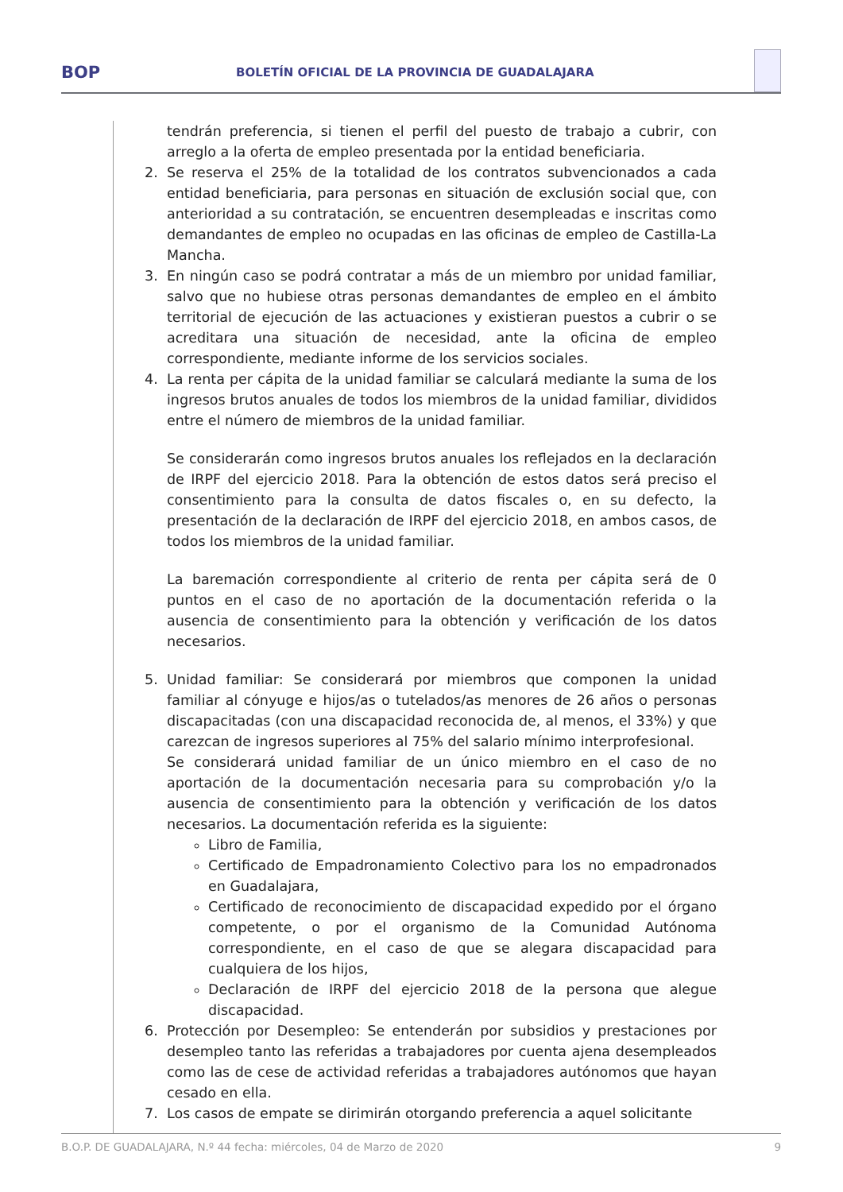BOP
BOLETÍN OFICIAL DE LA PROVINCIA DE GUADALAJARA
tendrán preferencia, si tienen el perfil del puesto de trabajo a cubrir, con arreglo a la oferta de empleo presentada por la entidad beneficiaria.
2. Se reserva el 25% de la totalidad de los contratos subvencionados a cada entidad beneficiaria, para personas en situación de exclusión social que, con anterioridad a su contratación, se encuentren desempleadas e inscritas como demandantes de empleo no ocupadas en las oficinas de empleo de Castilla-La Mancha.
3. En ningún caso se podrá contratar a más de un miembro por unidad familiar, salvo que no hubiese otras personas demandantes de empleo en el ámbito territorial de ejecución de las actuaciones y existieran puestos a cubrir o se acreditara una situación de necesidad, ante la oficina de empleo correspondiente, mediante informe de los servicios sociales.
4. La renta per cápita de la unidad familiar se calculará mediante la suma de los ingresos brutos anuales de todos los miembros de la unidad familiar, divididos entre el número de miembros de la unidad familiar.
Se considerarán como ingresos brutos anuales los reflejados en la declaración de IRPF del ejercicio 2018. Para la obtención de estos datos será preciso el consentimiento para la consulta de datos fiscales o, en su defecto, la presentación de la declaración de IRPF del ejercicio 2018, en ambos casos, de todos los miembros de la unidad familiar.
La baremación correspondiente al criterio de renta per cápita será de 0 puntos en el caso de no aportación de la documentación referida o la ausencia de consentimiento para la obtención y verificación de los datos necesarios.
5. Unidad familiar: Se considerará por miembros que componen la unidad familiar al cónyuge e hijos/as o tutelados/as menores de 26 años o personas discapacitadas (con una discapacidad reconocida de, al menos, el 33%) y que carezcan de ingresos superiores al 75% del salario mínimo interprofesional.
Se considerará unidad familiar de un único miembro en el caso de no aportación de la documentación necesaria para su comprobación y/o la ausencia de consentimiento para la obtención y verificación de los datos necesarios. La documentación referida es la siguiente:
Libro de Familia,
Certificado de Empadronamiento Colectivo para los no empadronados en Guadalajara,
Certificado de reconocimiento de discapacidad expedido por el órgano competente, o por el organismo de la Comunidad Autónoma correspondiente, en el caso de que se alegara discapacidad para cualquiera de los hijos,
Declaración de IRPF del ejercicio 2018 de la persona que alegue discapacidad.
6. Protección por Desempleo: Se entenderán por subsidios y prestaciones por desempleo tanto las referidas a trabajadores por cuenta ajena desempleados como las de cese de actividad referidas a trabajadores autónomos que hayan cesado en ella.
7. Los casos de empate se dirimirán otorgando preferencia a aquel solicitante
B.O.P. DE GUADALAJARA, N.º 44 fecha: miércoles, 04 de Marzo de 2020 9